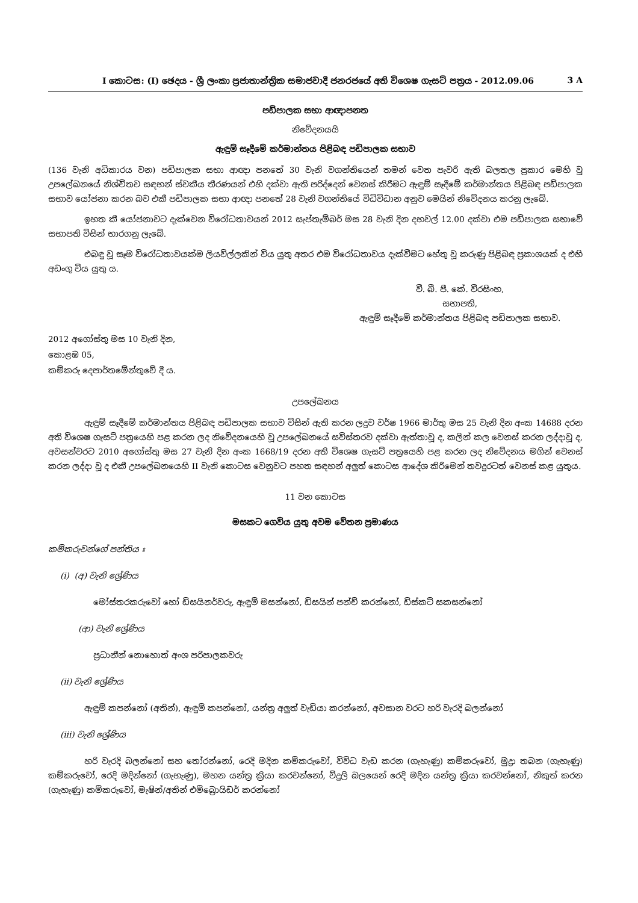I කොටස: (I) ඡෙදය - ශ්‍රී ලංකා ප්‍රජාතාන්ත්‍රික සමාජවාදී ජනරජයේ අති විශෙෂ ගැසට් පත්‍රය - 2012.09.06 3 A
පඩිපාලක සභා ආඥාපනත
නිවේදනයයි
ඇඳුම් සෑදීමේ කර්මාන්තය පිළිබඳ පඩිපාලක සභාව
(136 වැනි අධිකාරය වන) පඩිපාලක සභා ආඥා පනතේ 30 වැනි වගන්තියෙන් තමන් වෙත පැවරී ඇති බලතල ප්‍රකාර මෙහි වූ උපලේඛනයේ නිශ්චිතව සඳහන් ස්වකීය තීරණයන් එහි දක්වා ඇති පරිද්දෙන් වෙනස් කිරීමට ඇඳුම් සෑදීමේ කර්මාන්තය පිළිබඳ පඩිපාලක සභාව යෝජනා කරන බව එකී පඩිපාලක සභා ආඥා පනතේ 28 වැනි වගන්තියේ විධිවිධාන අනුව මෙයින් නිවේදනය කරනු ලැබේ.
ඉහත කී යෝජනාවට දැක්වෙන විරෝධතාවයන් 2012 සැප්තැම්බර් මස 28 වැනි දින දහවල් 12.00 දක්වා එම පඩිපාලක සභාවේ සභාපති විසින් භාරගනු ලැබේ.
එබඳු වූ සෑම විරෝධතාවයක්ම ලියවිල්ලකින් විය යුතු අතර එම විරෝධතාවය දැක්වීමට හේතු වූ කරුණු පිළිබඳ ප්‍රකාශයක් ද එහි අඩංගු විය යුතු ය.
වී. බී. පී. කේ. වීරසිංහ,
සභාපති,
ඇඳුම් සෑදීමේ කර්මාන්තය පිළිබඳ පඩිපාලක සභාව.
2012 අගෝස්තු මස 10 වැනි දින,
කොළඹ 05,
කම්කරු දෙපාර්තමේන්තුවේ දී ය.
උපලේඛනය
ඇඳුම් සෑදීමේ කර්මාන්තය පිළිබඳ පඩිපාලක සභාව විසින් ඇති කරන ලදුව වර්ෂ 1966 මාර්තු මස 25 වැනි දින අංක 14688 දරන අති විශෙෂ ගැසට් පත්‍රයෙහි පළ කරන ලද නිවේදනයෙහි වූ උපලේඛනයේ සවිස්තරව දක්වා ඇත්තාවූ ද, කලින් කල වෙනස් කරන ලද්දාවූ ද, අවසන්වරට 2010 අගෝස්තු මස 27 වැනි දින අංක 1668/19 දරන අති විශෙෂ ගැසට් පත්‍රයෙහි පළ කරන ලද නිවේදනය මගින් වෙනස් කරන ලද්දා වූ ද එකී උපලේඛනයෙහි II වැනි කොටස වෙනුවට පහත සඳහන් අලුත් කොටස ආදේශ කිරීමෙන් තවදුරටත් වෙනස් කළ යුතුය.
11 වන කොටස
මසකට ගෙවිය යුතු අවම වේතන ප්‍රමාණය
කම්කරුවන්ගේ පන්තිය ඃ
(i) (අ) වැනි ශ්‍රේණිය
මෝස්තරකරුවෝ හෝ ඩිසයිනර්වරු, ඇඳුම් මසන්නෝ, ඩිසයින් පන්ච් කරන්නෝ, ඩිස්කට් සකසන්නෝ
(ආ) වැනි ශ්‍රේණිය
ප්‍රධානීන් නොහොත් අංශ පරිපාලකවරු
(ii) වැනි ශ්‍රේණිය
ඇඳුම් කපන්නෝ (අතින්), ඇඳුම් කපන්නෝ, යන්ත්‍ර අලුත් වැඩියා කරන්නෝ, අවසාන වරට හරි වැරදි බලන්නෝ
(iii) වැනි ශ්‍රේණිය
හරි වැරදි බලන්නෝ සහ තෝරන්නෝ, රෙදි මදින කම්කරුවෝ, විවිධ වැඩ කරන (ගැහැණු) කම්කරුවෝ, මුද්‍රා තබන (ගැහැණු) කම්කරුවෝ, රෙදි මදින්නෝ (ගැහැණු), මහන යන්ත්‍ර ක්‍රියා කරවන්නෝ, විදුලි බලයෙන් රෙදි මදින යන්ත්‍ර ක්‍රියා කරවන්නෝ, නිකුත් කරන (ගැහැණු) කම්කරුවෝ, මැෂින්/අතින් එම්බ්‍රොයිඩර් කරන්නෝ